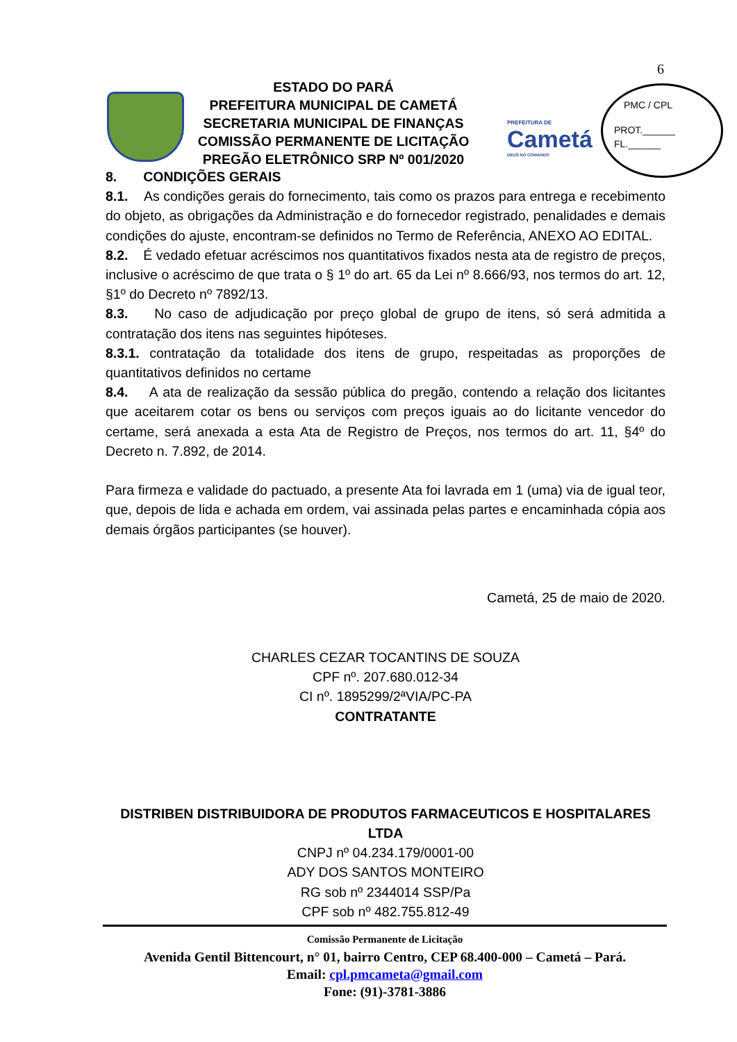6
ESTADO DO PARÁ
PREFEITURA MUNICIPAL DE CAMETÁ
SECRETARIA MUNICIPAL DE FINANÇAS
COMISSÃO PERMANENTE DE LICITAÇÃO
PREGÃO ELETRÔNICO SRP Nº 001/2020
PREFEITURA DE
Cametá
DEUS NO COMANDO
PMC / CPL
PROT.______
FL.______
8. CONDIÇÕES GERAIS
8.1. As condições gerais do fornecimento, tais como os prazos para entrega e recebimento do objeto, as obrigações da Administração e do fornecedor registrado, penalidades e demais condições do ajuste, encontram-se definidos no Termo de Referência, ANEXO AO EDITAL.
8.2. É vedado efetuar acréscimos nos quantitativos fixados nesta ata de registro de preços, inclusive o acréscimo de que trata o § 1º do art. 65 da Lei nº 8.666/93, nos termos do art. 12, §1º do Decreto nº 7892/13.
8.3. No caso de adjudicação por preço global de grupo de itens, só será admitida a contratação dos itens nas seguintes hipóteses.
8.3.1. contratação da totalidade dos itens de grupo, respeitadas as proporções de quantitativos definidos no certame
8.4. A ata de realização da sessão pública do pregão, contendo a relação dos licitantes que aceitarem cotar os bens ou serviços com preços iguais ao do licitante vencedor do certame, será anexada a esta Ata de Registro de Preços, nos termos do art. 11, §4º do Decreto n. 7.892, de 2014.
Para firmeza e validade do pactuado, a presente Ata foi lavrada em 1 (uma) via de igual teor, que, depois de lida e achada em ordem, vai assinada pelas partes e encaminhada cópia aos demais órgãos participantes (se houver).
Cametá, 25 de maio de 2020.
CHARLES CEZAR TOCANTINS DE SOUZA
CPF nº. 207.680.012-34
CI nº. 1895299/2ªVIA/PC-PA
CONTRATANTE
DISTRIBEN DISTRIBUIDORA DE PRODUTOS FARMACEUTICOS E HOSPITALARES LTDA
CNPJ nº 04.234.179/0001-00
ADY DOS SANTOS MONTEIRO
RG sob nº 2344014 SSP/Pa
CPF sob nº 482.755.812-49
Comissão Permanente de Licitação
Avenida Gentil Bittencourt, n° 01, bairro Centro, CEP 68.400-000 – Cametá – Pará.
Email: cpl.pmcameta@gmail.com
Fone: (91)-3781-3886